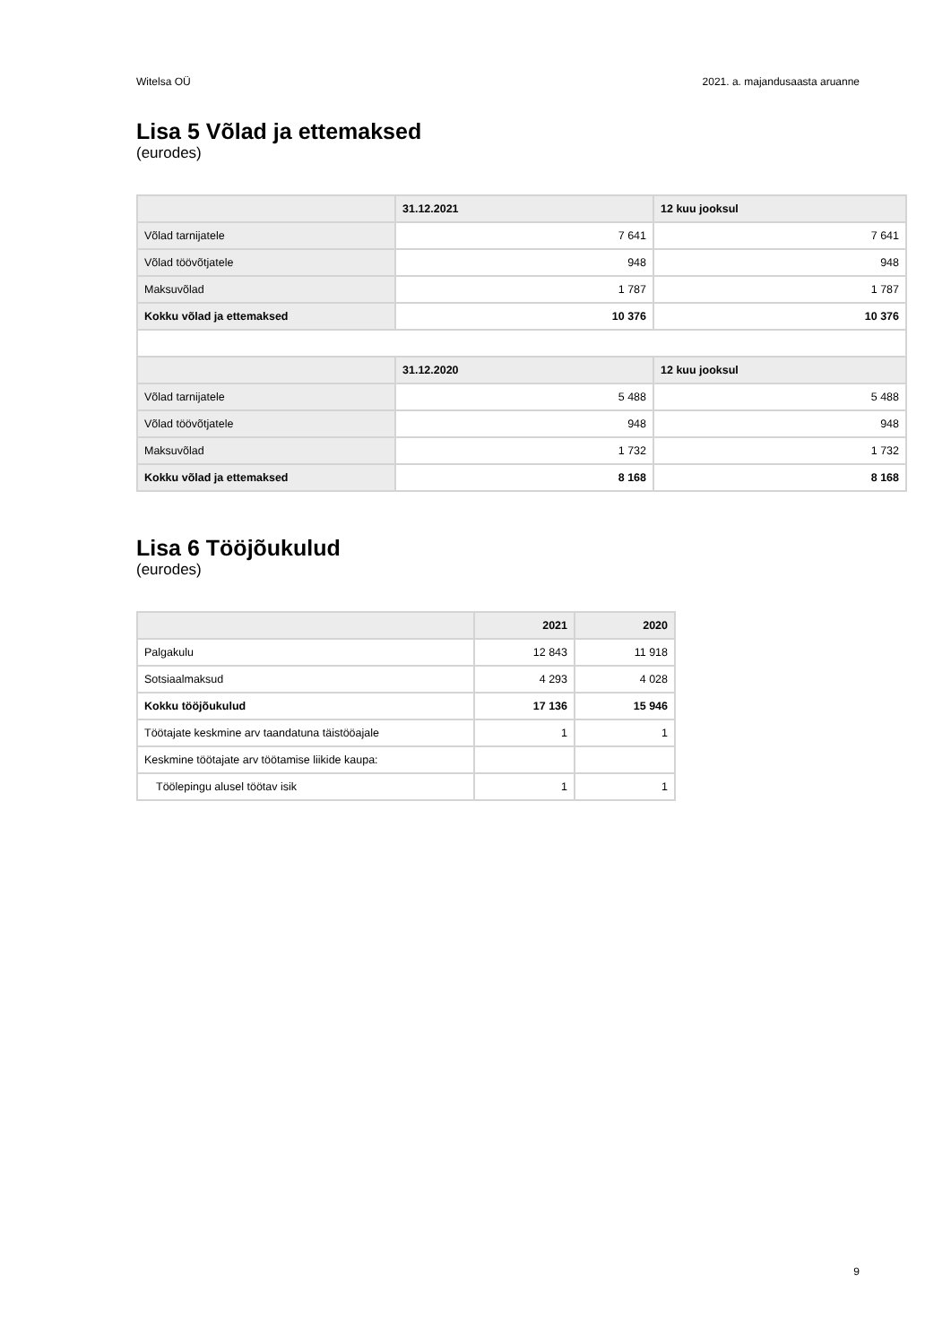Witelsa OÜ 2021. a. majandusaasta aruanne
Lisa 5 Võlad ja ettemaksed
(eurodes)
| | 31.12.2021 | 12 kuu jooksul |
| --- | --- | --- |
| Võlad tarnijatele | 7 641 | 7 641 |
| Võlad töövõtjatele | 948 | 948 |
| Maksuvõlad | 1 787 | 1 787 |
| Kokku võlad ja ettemaksed | 10 376 | 10 376 |
| | 31.12.2020 | 12 kuu jooksul |
| Võlad tarnijatele | 5 488 | 5 488 |
| Võlad töövõtjatele | 948 | 948 |
| Maksuvõlad | 1 732 | 1 732 |
| Kokku võlad ja ettemaksed | 8 168 | 8 168 |
Lisa 6 Tööjõukulud
(eurodes)
| | 2021 | 2020 |
| --- | --- | --- |
| Palgakulu | 12 843 | 11 918 |
| Sotsiaalmaksud | 4 293 | 4 028 |
| Kokku tööjõukulud | 17 136 | 15 946 |
| Töötajate keskmine arv taandatuna täistööajale | 1 | 1 |
| Keskmine töötajate arv töötamise liikide kaupa: | | |
| Töölepingu alusel töötav isik | 1 | 1 |
9